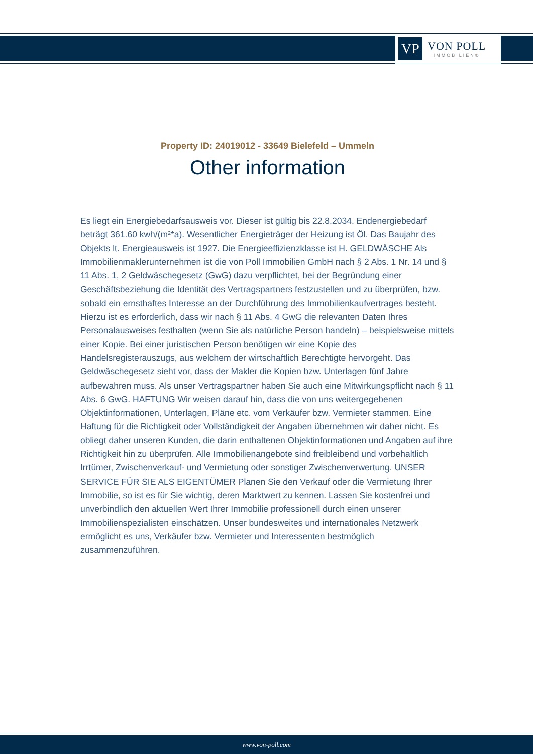VP
VON POLL
IMMOBILIEN®
Property ID: 24019012 - 33649 Bielefeld – Ummeln
Other information
Es liegt ein Energiebedarfsausweis vor. Dieser ist gültig bis 22.8.2034. Endenergiebedarf beträgt 361.60 kwh/(m²*a). Wesentlicher Energieträger der Heizung ist Öl. Das Baujahr des Objekts lt. Energieausweis ist 1927. Die Energieeffizienzklasse ist H. GELDWÄSCHE Als Immobilienmaklerunternehmen ist die von Poll Immobilien GmbH nach § 2 Abs. 1 Nr. 14 und § 11 Abs. 1, 2 Geldwäschegesetz (GwG) dazu verpflichtet, bei der Begründung einer Geschäftsbeziehung die Identität des Vertragspartners festzustellen und zu überprüfen, bzw. sobald ein ernsthaftes Interesse an der Durchführung des Immobilienkaufvertrages besteht. Hierzu ist es erforderlich, dass wir nach § 11 Abs. 4 GwG die relevanten Daten Ihres Personalausweises festhalten (wenn Sie als natürliche Person handeln) – beispielsweise mittels einer Kopie. Bei einer juristischen Person benötigen wir eine Kopie des Handelsregisterauszugs, aus welchem der wirtschaftlich Berechtigte hervorgeht. Das Geldwäschegesetz sieht vor, dass der Makler die Kopien bzw. Unterlagen fünf Jahre aufbewahren muss. Als unser Vertragspartner haben Sie auch eine Mitwirkungspflicht nach § 11 Abs. 6 GwG. HAFTUNG Wir weisen darauf hin, dass die von uns weitergegebenen Objektinformationen, Unterlagen, Pläne etc. vom Verkäufer bzw. Vermieter stammen. Eine Haftung für die Richtigkeit oder Vollständigkeit der Angaben übernehmen wir daher nicht. Es obliegt daher unseren Kunden, die darin enthaltenen Objektinformationen und Angaben auf ihre Richtigkeit hin zu überprüfen. Alle Immobilienangebote sind freibleibend und vorbehaltlich Irrtümer, Zwischenverkauf- und Vermietung oder sonstiger Zwischenverwertung. UNSER SERVICE FÜR SIE ALS EIGENTÜMER Planen Sie den Verkauf oder die Vermietung Ihrer Immobilie, so ist es für Sie wichtig, deren Marktwert zu kennen. Lassen Sie kostenfrei und unverbindlich den aktuellen Wert Ihrer Immobilie professionell durch einen unserer Immobilienspezialisten einschätzen. Unser bundesweites und internationales Netzwerk ermöglicht es uns, Verkäufer bzw. Vermieter und Interessenten bestmöglich zusammenzuführen.
www.von-poll.com